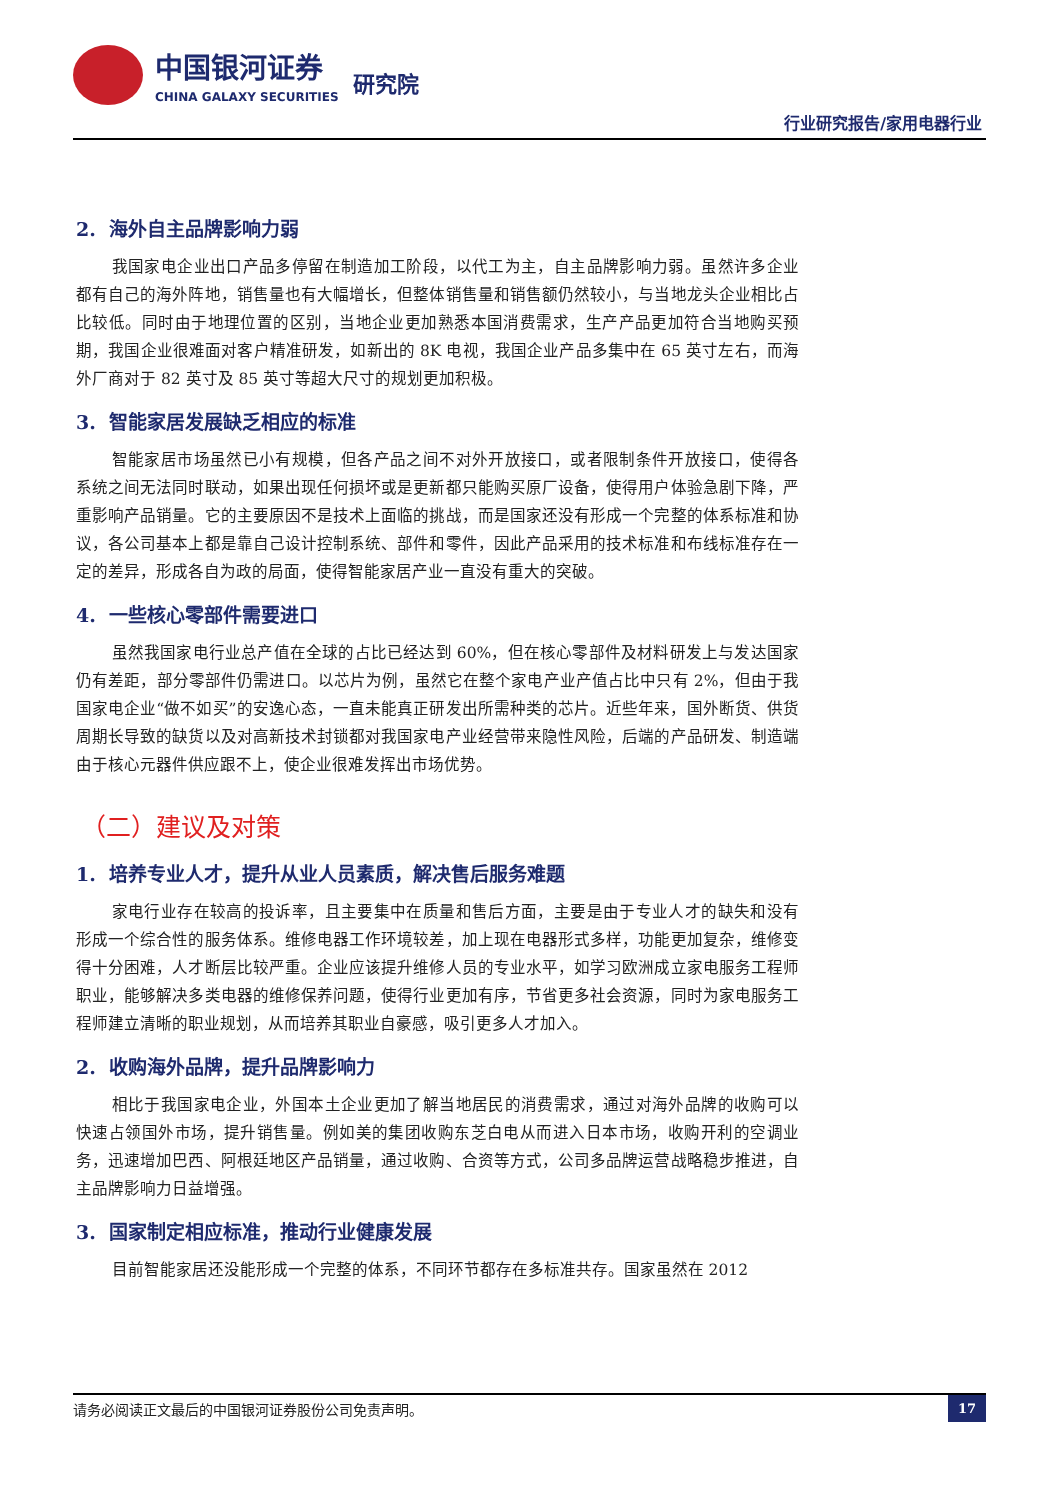中国银河证券
CHINA GALAXY SECURITIES
研究院
行业研究报告/家用电器行业
2. 海外自主品牌影响力弱
我国家电企业出口产品多停留在制造加工阶段，以代工为主，自主品牌影响力弱。虽然许多企业都有自己的海外阵地，销售量也有大幅增长，但整体销售量和销售额仍然较小，与当地龙头企业相比占比较低。同时由于地理位置的区别，当地企业更加熟悉本国消费需求，生产产品更加符合当地购买预期，我国企业很难面对客户精准研发，如新出的 8K 电视，我国企业产品多集中在 65 英寸左右，而海外厂商对于 82 英寸及 85 英寸等超大尺寸的规划更加积极。
3. 智能家居发展缺乏相应的标准
智能家居市场虽然已小有规模，但各产品之间不对外开放接口，或者限制条件开放接口，使得各系统之间无法同时联动，如果出现任何损坏或是更新都只能购买原厂设备，使得用户体验急剧下降，严重影响产品销量。它的主要原因不是技术上面临的挑战，而是国家还没有形成一个完整的体系标准和协议，各公司基本上都是靠自己设计控制系统、部件和零件，因此产品采用的技术标准和布线标准存在一定的差异，形成各自为政的局面，使得智能家居产业一直没有重大的突破。
4. 一些核心零部件需要进口
虽然我国家电行业总产值在全球的占比已经达到 60%，但在核心零部件及材料研发上与发达国家仍有差距，部分零部件仍需进口。以芯片为例，虽然它在整个家电产业产值占比中只有 2%，但由于我国家电企业“做不如买”的安逸心态，一直未能真正研发出所需种类的芯片。近些年来，国外断货、供货周期长导致的缺货以及对高新技术封锁都对我国家电产业经营带来隐性风险，后端的产品研发、制造端由于核心元器件供应跟不上，使企业很难发挥出市场优势。
（二）建议及对策
1. 培养专业人才，提升从业人员素质，解决售后服务难题
家电行业存在较高的投诉率，且主要集中在质量和售后方面，主要是由于专业人才的缺失和没有形成一个综合性的服务体系。维修电器工作环境较差，加上现在电器形式多样，功能更加复杂，维修变得十分困难，人才断层比较严重。企业应该提升维修人员的专业水平，如学习欧洲成立家电服务工程师职业，能够解决多类电器的维修保养问题，使得行业更加有序，节省更多社会资源，同时为家电服务工程师建立清晰的职业规划，从而培养其职业自豪感，吸引更多人才加入。
2. 收购海外品牌，提升品牌影响力
相比于我国家电企业，外国本土企业更加了解当地居民的消费需求，通过对海外品牌的收购可以快速占领国外市场，提升销售量。例如美的集团收购东芝白电从而进入日本市场，收购开利的空调业务，迅速增加巴西、阿根廷地区产品销量，通过收购、合资等方式，公司多品牌运营战略稳步推进，自主品牌影响力日益增强。
3. 国家制定相应标准，推动行业健康发展
目前智能家居还没能形成一个完整的体系，不同环节都存在多标准共存。国家虽然在 2012
请务必阅读正文最后的中国银河证券股份公司免责声明。 17